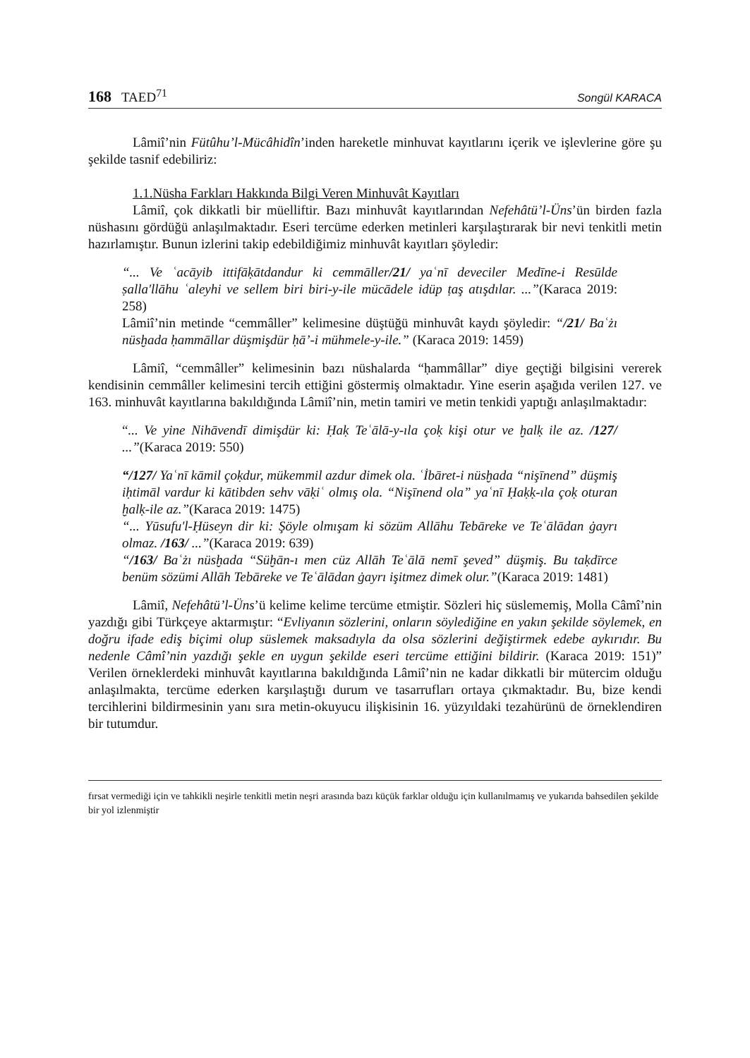168 TAED<sup>71</sup> Songül KARACA
Lâmiî’nin Fütûhu’l-Mücâhidîn’inden hareketle minhuvat kayıtlarını içerik ve işlevlerine göre şu şekilde tasnif edebiliriz:
1.1.Nüsha Farkları Hakkında Bilgi Veren Minhuvât Kayıtları
Lâmiî, çok dikkatli bir müelliftir. Bazı minhuvât kayıtlarından Nefehâtü’l-Üns’ün birden fazla nüshasını gördüğü anlaşılmaktadır. Eseri tercüme ederken metinleri karşılaştırarak bir nevi tenkitli metin hazırlamıştır. Bunun izlerini takip edebildiğimiz minhuvât kayıtları şöyledir:
“... Ve ʿacāyib ittifāḳātdandur ki cemmāller/21/ yaʿnī deveciler Medīne-i Resūlde ṣalla'llāhu ʿaleyhi ve sellem biri biri-y-ile mücādele idüp ṭaş atışdılar. ...”(Karaca 2019: 258)
Lâmiî’nin metinde “cemmâller” kelimesine düştüğü minhuvât kaydı şöyledir: “/21/ Baʿżı nüsḫada ḥammāllar düşmişdür ḥā’-i mühmele-y-ile.” (Karaca 2019: 1459)
Lâmiî, “cemmâller” kelimesinin bazı nüshalarda “ḥammâllar” diye geçtiği bilgisini vererek kendisinin cemmâller kelimesini tercih ettiğini göstermiş olmaktadır. Yine eserin aşağıda verilen 127. ve 163. minhuvât kayıtlarına bakıldığında Lâmiî’nin, metin tamiri ve metin tenkidi yaptığı anlaşılmaktadır:
“... Ve yine Nihāvendī dimişdür ki: Ḥaḳ Teʿālā-y-ıla çoḳ kişi otur ve ḫalḳ ile az. /127/ ...”(Karaca 2019: 550)
“/127/ Yaʿnī kāmil çoḳdur, mükemmil azdur dimek ola. ʿİbāret-i nüsḫada “nişīnend” düşmiş iḥtimāl vardur ki kātibden sehv vāḳiʿ olmış ola. “Nişīnend ola” yaʿnī Ḥaḳḳ-ıla çoḳ oturan ḫalḳ-ile az.”(Karaca 2019: 1475)
“... Yūsufu'l-Ḥüseyn dir ki: Şöyle olmışam ki sözüm Allāhu Tebāreke ve Teʿālādan ġayrı olmaz. /163/ ...”(Karaca 2019: 639)
“/163/ Baʿżı nüsḫada “Süḫān-ı men cüz Allāh Teʿālā nemī şeved” düşmiş. Bu taḳdīrce benüm sözümi Allāh Tebāreke ve Teʿālādan ġayrı işitmez dimek olur.”(Karaca 2019: 1481)
Lâmiî, Nefehâtü’l-Üns’ü kelime kelime tercüme etmiştir. Sözleri hiç süslememiş, Molla Câmî’nin yazdığı gibi Türkçeye aktarmıştır: “Evliyanın sözlerini, onların söylediğine en yakın şekilde söylemek, en doğru ifade ediş biçimi olup süslemek maksadıyla da olsa sözlerini değiştirmek edebe aykırıdır. Bu nedenle Câmî’nin yazdığı şekle en uygun şekilde eseri tercüme ettiğini bildirir. (Karaca 2019: 151)” Verilen örneklerdeki minhuvât kayıtlarına bakıldığında Lâmiî’nin ne kadar dikkatli bir mütercim olduğu anlaşılmakta, tercüme ederken karşılaştığı durum ve tasarrufları ortaya çıkmaktadır. Bu, bize kendi tercihlerini bildirmesinin yanı sıra metin-okuyucu ilişkisinin 16. yüzyıldaki tezahürünü de örneklendiren bir tutumdur.
fırsat vermediği için ve tahkikli neşirle tenkitli metin neşri arasında bazı küçük farklar olduğu için kullanılmamış ve yukarıda bahsedilen şekilde bir yol izlenmiştir